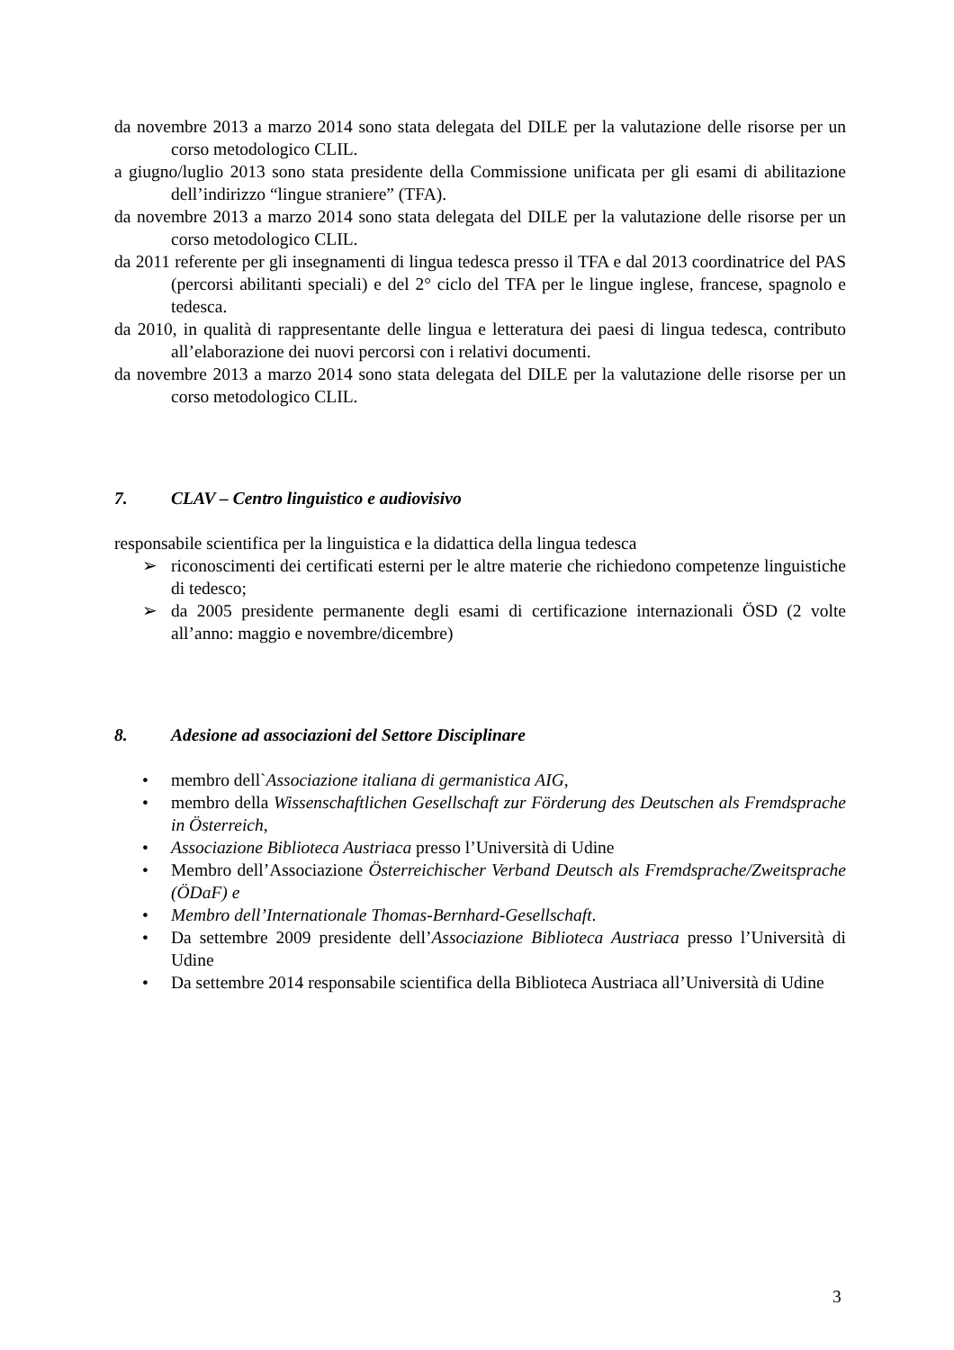da novembre 2013 a marzo 2014 sono stata delegata del DILE per la valutazione delle risorse per un corso metodologico CLIL.
a giugno/luglio 2013 sono stata presidente della Commissione unificata per gli esami di abilitazione dell’indirizzo “lingue straniere” (TFA).
da novembre 2013 a marzo 2014 sono stata delegata del DILE per la valutazione delle risorse per un corso metodologico CLIL.
da 2011 referente per gli insegnamenti di lingua tedesca presso il TFA e dal 2013 coordinatrice del PAS (percorsi abilitanti speciali) e del 2° ciclo del TFA per le lingue inglese, francese, spagnolo e tedesca.
da 2010, in qualità di rappresentante delle lingua e letteratura dei paesi di lingua tedesca, contributo all’elaborazione dei nuovi percorsi con i relativi documenti.
da novembre 2013 a marzo 2014 sono stata delegata del DILE per la valutazione delle risorse per un corso metodologico CLIL.
7. CLAV – Centro linguistico e audiovisivo
responsabile scientifica per la linguistica e la didattica della lingua tedesca
➢ riconoscimenti dei certificati esterni per le altre materie che richiedono competenze linguistiche di tedesco;
➢ da 2005 presidente permanente degli esami di certificazione internazionali ÖSD (2 volte all’anno: maggio e novembre/dicembre)
8. Adesione ad associazioni del Settore Disciplinare
• membro dell`Associazione italiana di germanistica AIG,
• membro della Wissenschaftlichen Gesellschaft zur Förderung des Deutschen als Fremdsprache in Österreich,
• Associazione Biblioteca Austriaca presso l’Università di Udine
• Membro dell’Associazione Österreichischer Verband Deutsch als Fremdsprache/Zweitsprache (ÖDaF) e
• Membro dell’Internationale Thomas-Bernhard-Gesellschaft.
• Da settembre 2009 presidente dell’Associazione Biblioteca Austriaca presso l’Università di Udine
• Da settembre 2014 responsabile scientifica della Biblioteca Austriaca all’Università di Udine
3